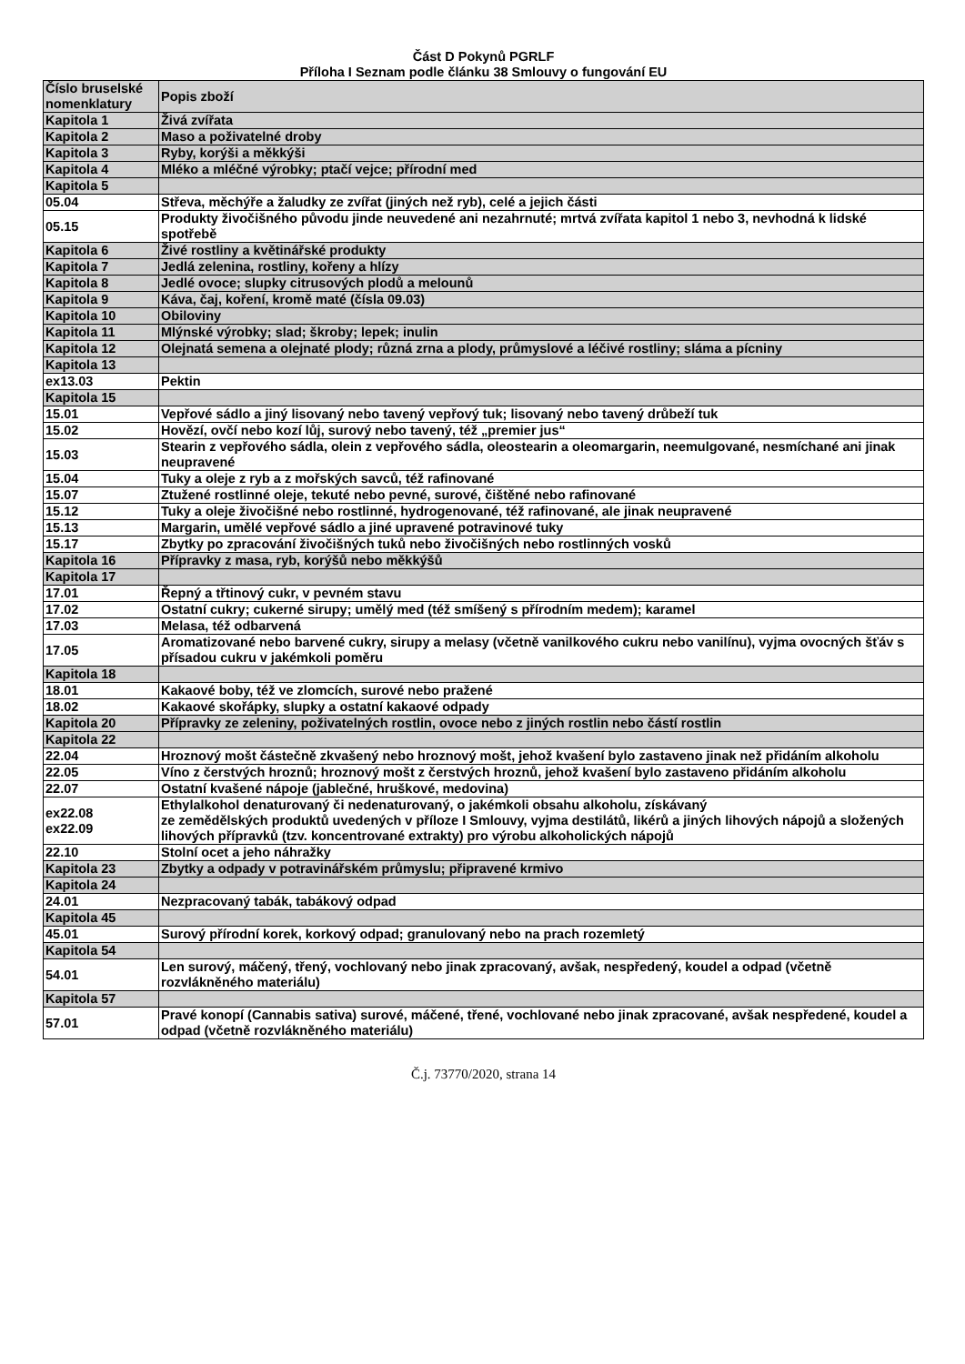Část D Pokynů PGRLF
Příloha I Seznam podle článku 38 Smlouvy o fungování EU
| Číslo bruselské nomenklatury | Popis zboží |
| --- | --- |
| Kapitola 1 | Živá zvířata |
| Kapitola 2 | Maso a poživatelné droby |
| Kapitola 3 | Ryby, korýši a měkkýši |
| Kapitola 4 | Mléko a mléčné výrobky; ptačí vejce; přírodní med |
| Kapitola 5 | |
| 05.04 | Střeva, měchýře a žaludky ze zvířat (jiných než ryb), celé a jejich části |
| 05.15 | Produkty živočišného původu jinde neuvedené ani nezahrnuté; mrtvá zvířata kapitol 1 nebo 3, nevhodná k lidské spotřebě |
| Kapitola 6 | Živé rostliny a květinářské produkty |
| Kapitola 7 | Jedlá zelenina, rostliny, kořeny a hlízy |
| Kapitola 8 | Jedlé ovoce; slupky citrusových plodů a melounů |
| Kapitola 9 | Káva, čaj, koření, kromě maté (čísla 09.03) |
| Kapitola 10 | Obiloviny |
| Kapitola 11 | Mlýnské výrobky; slad; škroby; lepek; inulin |
| Kapitola 12 | Olejnatá semena a olejnaté plody; různá zrna a plody, průmyslové a léčivé rostliny; sláma a pícniny |
| Kapitola 13 | |
| ex13.03 | Pektin |
| Kapitola 15 | |
| 15.01 | Vepřové sádlo a jiný lisovaný nebo tavený vepřový tuk; lisovaný nebo tavený drůbeží tuk |
| 15.02 | Hovězí, ovčí nebo kozí lůj, surový nebo tavený, též „premier jus“ |
| 15.03 | Stearin z vepřového sádla, olein z vepřového sádla, oleostearin a oleomargarin, neemulgované, nesmíchané ani jinak neupravené |
| 15.04 | Tuky a oleje z ryb a z mořských savců, též rafinované |
| 15.07 | Ztužené rostlinné oleje, tekuté nebo pevné, surové, čištěné nebo rafinované |
| 15.12 | Tuky a oleje živočišné nebo rostlinné, hydrogenované, též rafinované, ale jinak neupravené |
| 15.13 | Margarin, umělé vepřové sádlo a jiné upravené potravinové tuky |
| 15.17 | Zbytky po zpracování živočišných tuků nebo živočišných nebo rostlinných vosků |
| Kapitola 16 | Přípravky z masa, ryb, korýšů nebo měkkýšů |
| Kapitola 17 | |
| 17.01 | Řepný a třtinový cukr, v pevném stavu |
| 17.02 | Ostatní cukry; cukerné sirupy; umělý med (též smíšený s přírodním medem); karamel |
| 17.03 | Melasa, též odbarvená |
| 17.05 | Aromatizované nebo barvené cukry, sirupy a melasy (včetně vanilkového cukru nebo vanilínu), vyjma ovocných šťáv s přísadou cukru v jakémkoli poměru |
| Kapitola 18 | |
| 18.01 | Kakaové boby, též ve zlomcích, surové nebo pražené |
| 18.02 | Kakaové skořápky, slupky a ostatní kakaové odpady |
| Kapitola 20 | Přípravky ze zeleniny, poživatelných rostlin, ovoce nebo z jiných rostlin nebo částí rostlin |
| Kapitola 22 | |
| 22.04 | Hroznový mošt částečně zkvašený nebo hroznový mošt, jehož kvašení bylo zastaveno jinak než přidáním alkoholu |
| 22.05 | Víno z čerstvých hroznů; hroznový mošt z čerstvých hroznů, jehož kvašení bylo zastaveno přidáním alkoholu |
| 22.07 | Ostatní kvašené nápoje (jablečné, hruškové, medovina) |
| ex22.08 ex22.09 | Ethylalkohol denaturovaný či nedenaturovaný, o jakémkoli obsahu alkoholu, získávaný ze zemědělských produktů uvedených v příloze I Smlouvy, vyjma destilátů, likérů a jiných lihových nápojů a složených lihových přípravků (tzv. koncentrované extrakty) pro výrobu alkoholických nápojů |
| 22.10 | Stolní ocet a jeho náhražky |
| Kapitola 23 | Zbytky a odpady v potravinářském průmyslu; připravené krmivo |
| Kapitola 24 | |
| 24.01 | Nezpracovaný tabák, tabákový odpad |
| Kapitola 45 | |
| 45.01 | Surový přírodní korek, korkový odpad; granulovaný nebo na prach rozemletý |
| Kapitola 54 | |
| 54.01 | Len surový, máčený, třený, vochlovaný nebo jinak zpracovaný, avšak, nespředený, koudel a odpad (včetně rozvlákněného materiálu) |
| Kapitola 57 | |
| 57.01 | Pravé konopí (Cannabis sativa) surové, máčené, třené, vochlované nebo jinak zpracované, avšak nespředené, koudel a odpad (včetně rozvlákněného materiálu) |
Č.j. 73770/2020, strana 14